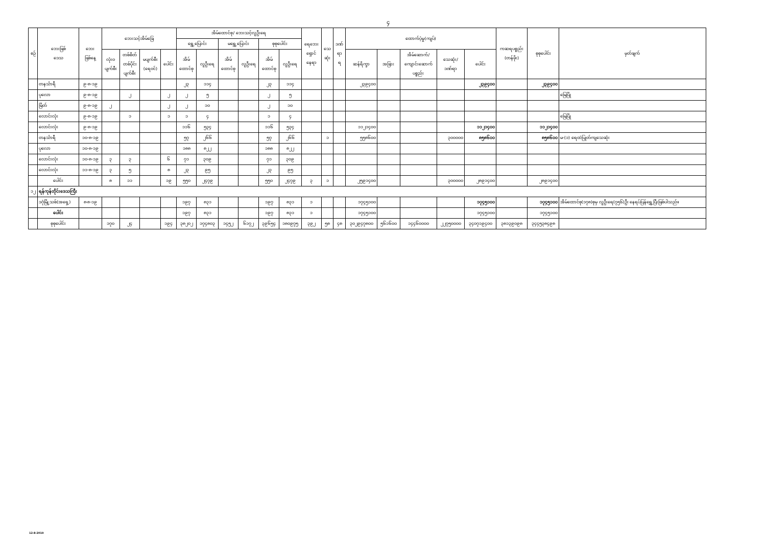၄
| စဉ် | ဘေးဖြစ် ဒေသ | ဘေး ဖြစ်နေ့ | ဘေးသင့်အိမ်ခြေ | | | | အိမ်ထောင်စု/ ဘေးသင့်လူဦးရေ | | | | | | ရေဘေး ရှောင် နေရာ | သေ ဆုံး | ဒဏ် ရာ ရ | ထောက်ပံ့မှု(ကျပ်) | | | | | ကဆရပစ္စည်း (တန်ဖိုး) | စုစုပေါင်း | မှတ်ချက် |
| --- | --- | --- | --- | --- | --- | --- | --- | --- | --- | --- | --- | --- | --- | --- | --- | --- | --- | --- | --- | --- | --- | --- | --- |
| | | | | | | | ရွှေ့ပြောင်း | | မရွှေ့ပြောင်း | | စုစုပေါင်း | | | | | | | | | | | | |
| | | | လုံးဝ ပျက်စီး | တစ်စိတ် တစ်ပိုင်း ပျက်စီး | မပျက်စီး (ရေဝင်) | ပေါင်း | အိမ် ထောင်စု | လူဦးရေ | အိမ် ထောင်စု | လူဦးရေ | အိမ် ထောင်စု | လူဦးရေ | | | | ဆန်ရိက္ခာ | အခြား | အိမ်ဆောက်/ ကျောင်းဆောက် ပစ္စည်း | သေဆုံး/ ဒဏ်ရာ | ပေါင်း | | | |
| | တနင်္သာရီ | ၉-၈-၁၉ | | | | | ၂၃ | ၁၁၄ | | | ၂၃ | ၁၁၄ | | | | ၂၃၉၄၀၀ | | | | ၂၃၉၄၀၀ | | ၂၃၉၄၀၀ | |
| | ပုလော | ၉-၈-၁၉ | | ၂ | | ၂ | ၂ | ၅ | | | ၂ | ၅ | | | | | | | | | | | မြေပြို |
| | မြိတ် | ၉-၈-၁၉ | ၂ | | | ၂ | ၂ | ၁၀ | | | ၂ | ၁၀ | | | | | | | | | | | |
| | လောင်းလုံး | ၉-၈-၁၉ | | ၁ | | ၁ | ၁ | ၄ | | | ၁ | ၄ | | | | | | | | | | | မြေပြို |
| | လောင်းလုံး | ၉-၈-၁၉ | | | | | ၁၁၆ | ၅၃၄ | | | ၁၁၆ | ၅၃၄ | | | | ၁၁၂၁၄၀၀ | | | | ၁၁၂၁၄၀၀ | | ၁၁၂၁၄၀၀ | |
| | တနင်္သာရီ | ၁၀-၈-၁၉ | | | | | ၅၇ | ၂၆၆ | | | ၅၇ | ၂၆၆ | | ၁ | | ၅၅၈၆၀၀ | | | ၃၀၀၀၀၀ | ၈၅၈၆၀၀ | | ၈၅၈၆၀၀ | မ-(၁) ရေထဲပြုတ်ကျသေဆုံး |
| | ပုလော | ၁၀-၈-၁၉ | | | | | ၁၈၈ | ၈၂၂ | | | ၁၈၈ | ၈၂၂ | | | | | | | | | | | |
| | လောင်းလုံး | ၁၀-၈-၁၉ | ၃ | ၃ | | ၆ | ၇၁ | ၃၀၉ | | | ၇၁ | ၃၀၉ | | | | | | | | | | | |
| | လောင်းလုံး | ၁၁-၈-၁၉ | ၃ | ၅ | | ၈ | ၂၃ | ၉၅ | | | ၂၃ | ၉၅ | | | | | | | | | | | |
| | ပေါင်း | | ၈ | ၁၁ | | ၁၉ | ၅၅၀ | ၂၄၇၉ | | | ၅၅၀ | ၂၄၇၉ | ၃ | ၁ | | ၂၅၉၁၄၀၀ | | | ၃၀၀၀၀၀ | ၂၈၉၁၄၀၀ | | ၂၈၉၁၄၀၀ | |
| ၁၂ | ရန်ကုန်တိုင်းဒေသကြီး | | | | | | | | | | | | | | | | | | | | | | |
| | ဒဂုံမြို့သစ်(အရှေ့) | ၈-၈-၁၉ | | | | | ၁၉၇ | ၈၃၁ | | | ၁၉၇ | ၈၃၁ | ၁ | | | ၁၇၄၅၁၀၀ | | | | ၁၇၄၅၁၀၀ | | ၁၇၄၅၁၀၀ | အိမ်ထောင်စု(၁၇၈)စုမှ လူဦးရေ(၇၅၆)ဦး နေရပ်ပြန်ရွှေ့ပြီးဖြစ်ပါသည်။ |
| | ပေါင်း | | | | | | ၁၉၇ | ၈၃၁ | | | ၁၉၇ | ၈၃၁ | ၁ | | | ၁၇၄၅၁၀၀ | | | | ၁၇၄၅၁၀၀ | | ၁၇၄၅၁၀၀ | |
| | စုစုပေါင်း | | ၁၇၀ | ၂၄ | | ၁၉၄ | ၃၈၂၀၂ | ၁၇၄၈၀၃ | ၁၄၅၂ | ၆၁၇၂ | ၃၉၆၅၄ | ၁၈၀၉၇၅ | ၃၉၂ | ၅၈ | ၄၈ | ၃၀၂၉၄၇၈၀၀ | ၅၆၁၆၀၀ | ၁၄၄၆၀၀၀၀ | ၂၂၇၅၀၀၀၀ | ၃၄၀၇၁၉၄၀၀ | ၃၈၁၃၉၀၉၈ | ၃၄၄၅၃၈၄၉၈ | |
12-8-2019